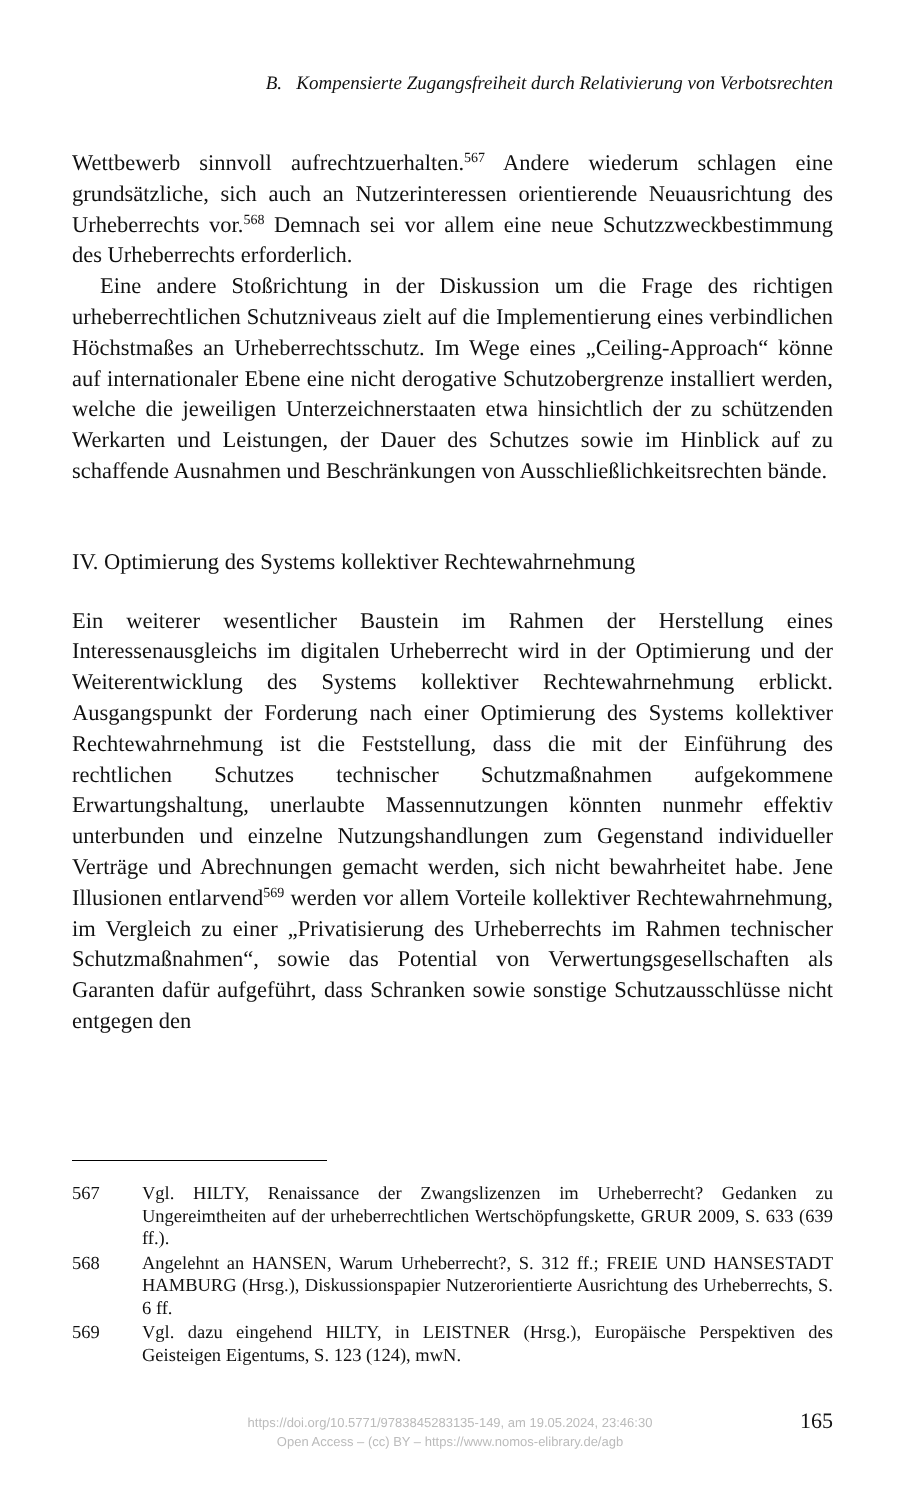B. Kompensierte Zugangsfreiheit durch Relativierung von Verbotsrechten
Wettbewerb sinnvoll aufrechtzuerhalten.<sup>567</sup> Andere wiederum schlagen eine grundsätzliche, sich auch an Nutzerinteressen orientierende Neuausrichtung des Urheberrechts vor.<sup>568</sup> Demnach sei vor allem eine neue Schutzzweckbestimmung des Urheberrechts erforderlich.
Eine andere Stoßrichtung in der Diskussion um die Frage des richtigen urheberrechtlichen Schutzniveaus zielt auf die Implementierung eines verbindlichen Höchstmaßes an Urheberrechtsschutz. Im Wege eines „Ceiling-Approach“ könne auf internationaler Ebene eine nicht derogative Schutzobergrenze installiert werden, welche die jeweiligen Unterzeichnerstaaten etwa hinsichtlich der zu schützenden Werkarten und Leistungen, der Dauer des Schutzes sowie im Hinblick auf zu schaffende Ausnahmen und Beschränkungen von Ausschließlichkeitsrechten bände.
IV. Optimierung des Systems kollektiver Rechtewahrnehmung
Ein weiterer wesentlicher Baustein im Rahmen der Herstellung eines Interessenausgleichs im digitalen Urheberrecht wird in der Optimierung und der Weiterentwicklung des Systems kollektiver Rechtewahrnehmung erblickt. Ausgangspunkt der Forderung nach einer Optimierung des Systems kollektiver Rechtewahrnehmung ist die Feststellung, dass die mit der Einführung des rechtlichen Schutzes technischer Schutzmaßnahmen aufgekommene Erwartungshaltung, unerlaubte Massennutzungen könnten nunmehr effektiv unterbunden und einzelne Nutzungshandlungen zum Gegenstand individueller Verträge und Abrechnungen gemacht werden, sich nicht bewahrheitet habe. Jene Illusionen entlarvend<sup>569</sup> werden vor allem Vorteile kollektiver Rechtewahrnehmung, im Vergleich zu einer „Privatisierung des Urheberrechts im Rahmen technischer Schutzmaßnahmen“, sowie das Potential von Verwertungsgesellschaften als Garanten dafür aufgeführt, dass Schranken sowie sonstige Schutzausschlüsse nicht entgegen den
567 Vgl. HILTY, Renaissance der Zwangslizenzen im Urheberrecht? Gedanken zu Ungereimtheiten auf der urheberrechtlichen Wertschöpfungskette, GRUR 2009, S. 633 (639 ff.).
568 Angelehnt an HANSEN, Warum Urheberrecht?, S. 312 ff.; FREIE UND HANSESTADT HAMBURG (Hrsg.), Diskussionspapier Nutzerorientierte Ausrichtung des Urheberrechts, S. 6 ff.
569 Vgl. dazu eingehend HILTY, in LEISTNER (Hrsg.), Europäische Perspektiven des Geisteigen Eigentums, S. 123 (124), mwN.
https://doi.org/10.5771/9783845283135-149, am 19.05.2024, 23:46:30
Open Access – (cc) BY – https://www.nomos-elibrary.de/agb
165